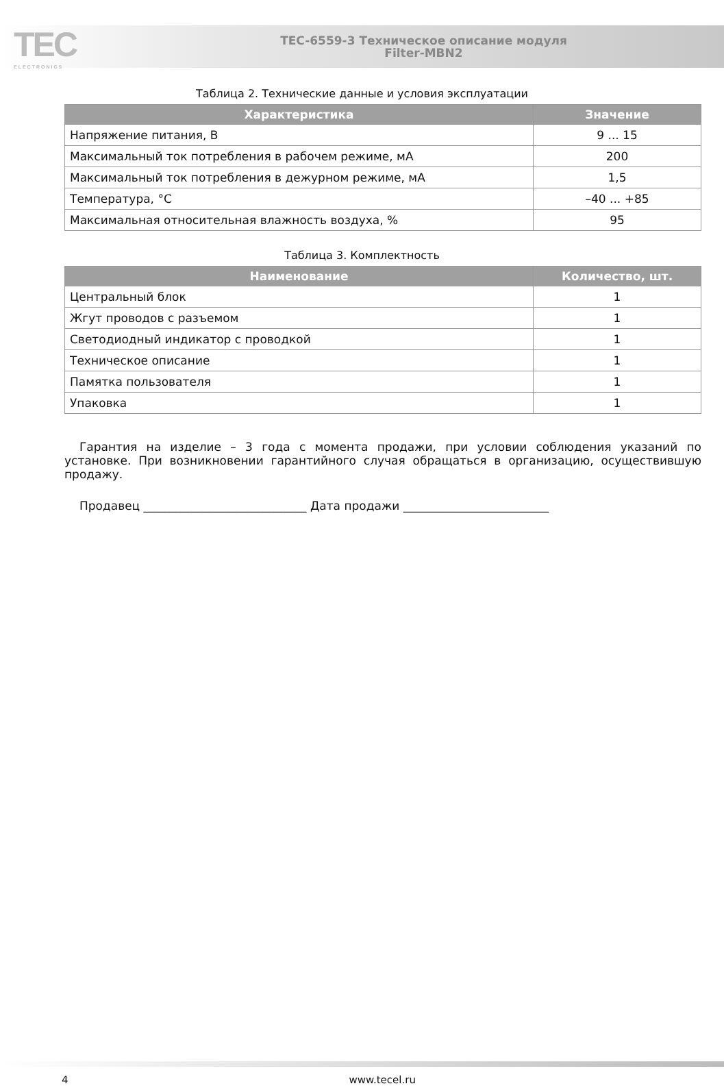TEC
ELECTRONICS
TEC-6559-3 Техническое описание модуля
Filter-MBN2
Таблица 2. Технические данные и условия эксплуатации
| Характеристика | Значение |
| --- | --- |
| Напряжение питания, В | 9 ... 15 |
| Максимальный ток потребления в рабочем режиме, мА | 200 |
| Максимальный ток потребления в дежурном режиме, мА | 1,5 |
| Температура, °C | –40 ... +85 |
| Максимальная относительная влажность воздуха, % | 95 |
Таблица 3. Комплектность
| Наименование | Количество, шт. |
| --- | --- |
| Центральный блок | 1 |
| Жгут проводов с разъемом | 1 |
| Светодиодный индикатор с проводкой | 1 |
| Техническое описание | 1 |
| Памятка пользователя | 1 |
| Упаковка | 1 |
Гарантия на изделие – 3 года с момента продажи, при условии соблюдения указаний по установке. При возникновении гарантийного случая обращаться в организацию, осуществившую продажу.
Продавец ____________________________ Дата продажи _________________________
4 www.tecel.ru